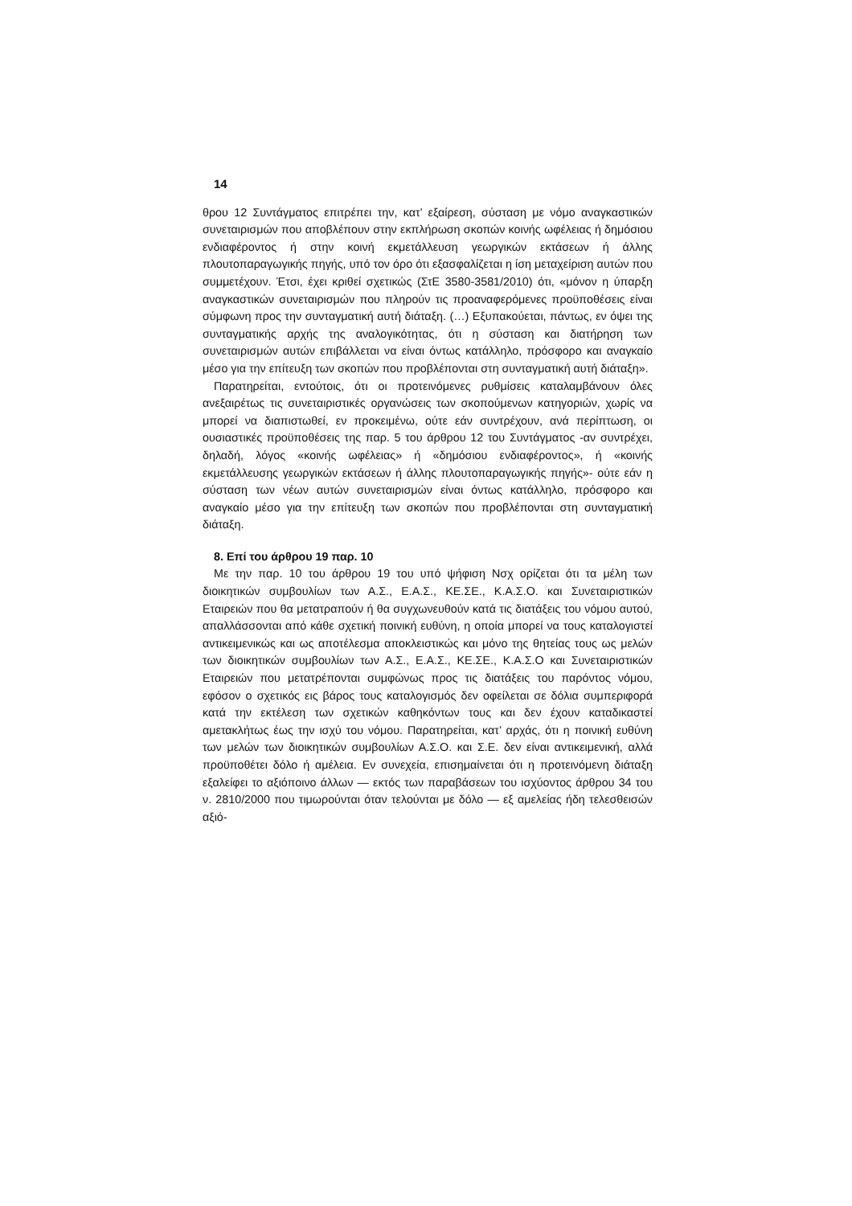14
θρου 12 Συντάγματος επιτρέπει την, κατ’ εξαίρεση, σύσταση με νόμο αναγκαστικών συνεταιρισμών που αποβλέπουν στην εκπλήρωση σκοπών κοινής ωφέλειας ή δημόσιου ενδιαφέροντος ή στην κοινή εκμετάλλευση γεωργικών εκτάσεων ή άλλης πλουτοπαραγωγικής πηγής, υπό τον όρο ότι εξασφαλίζεται η ίση μεταχείριση αυτών που συμμετέχουν. Έτσι, έχει κριθεί σχετικώς (ΣτΕ 3580-3581/2010) ότι, «μόνον η ύπαρξη αναγκαστικών συνεταιρισμών που πληρούν τις προαναφερόμενες προϋποθέσεις είναι σύμφωνη προς την συνταγματική αυτή διάταξη. (…) Εξυπακούεται, πάντως, εν όψει της συνταγματικής αρχής της αναλογικότητας, ότι η σύσταση και διατήρηση των συνεταιρισμών αυτών επιβάλλεται να είναι όντως κατάλληλο, πρόσφορο και αναγκαίο μέσο για την επίτευξη των σκοπών που προβλέπονται στη συνταγματική αυτή διάταξη».
Παρατηρείται, εντούτοις, ότι οι προτεινόμενες ρυθμίσεις καταλαμβάνουν όλες ανεξαιρέτως τις συνεταιριστικές οργανώσεις των σκοπούμενων κατηγοριών, χωρίς να μπορεί να διαπιστωθεί, εν προκειμένω, ούτε εάν συντρέχουν, ανά περίπτωση, οι ουσιαστικές προϋποθέσεις της παρ. 5 του άρθρου 12 του Συντάγματος -αν συντρέχει, δηλαδή, λόγος «κοινής ωφέλειας» ή «δημόσιου ενδιαφέροντος», ή «κοινής εκμετάλλευσης γεωργικών εκτάσεων ή άλλης πλουτοπαραγωγικής πηγής»- ούτε εάν η σύσταση των νέων αυτών συνεταιρισμών είναι όντως κατάλληλο, πρόσφορο και αναγκαίο μέσο για την επίτευξη των σκοπών που προβλέπονται στη συνταγματική διάταξη.
8. Επί του άρθρου 19 παρ. 10
Με την παρ. 10 του άρθρου 19 του υπό ψήφιση Νσχ ορίζεται ότι τα μέλη των διοικητικών συμβουλίων των Α.Σ., Ε.Α.Σ., ΚΕ.ΣΕ., Κ.Α.Σ.Ο. και Συνεταιριστικών Εταιρειών που θα μετατραπούν ή θα συγχωνευθούν κατά τις διατάξεις του νόμου αυτού, απαλλάσσονται από κάθε σχετική ποινική ευθύνη, η οποία μπορεί να τους καταλογιστεί αντικειμενικώς και ως αποτέλεσμα αποκλειστικώς και μόνο της θητείας τους ως μελών των διοικητικών συμβουλίων των Α.Σ., Ε.Α.Σ., ΚΕ.ΣΕ., Κ.Α.Σ.Ο και Συνεταιριστικών Εταιρειών που μετατρέπονται συμφώνως προς τις διατάξεις του παρόντος νόμου, εφόσον ο σχετικός εις βάρος τους καταλογισμός δεν οφείλεται σε δόλια συμπεριφορά κατά την εκτέλεση των σχετικών καθηκόντων τους και δεν έχουν καταδικαστεί αμετακλήτως έως την ισχύ του νόμου. Παρατηρείται, κατ’ αρχάς, ότι η ποινική ευθύνη των μελών των διοικητικών συμβουλίων Α.Σ.Ο. και Σ.Ε. δεν είναι αντικειμενική, αλλά προϋποθέτει δόλο ή αμέλεια. Εν συνεχεία, επισημαίνεται ότι η προτεινόμενη διάταξη εξαλείφει το αξιόποινο άλλων — εκτός των παραβάσεων του ισχύοντος άρθρου 34 του ν. 2810/2000 που τιμωρούνται όταν τελούνται με δόλο — εξ αμελείας ήδη τελεσθεισών αξιό-